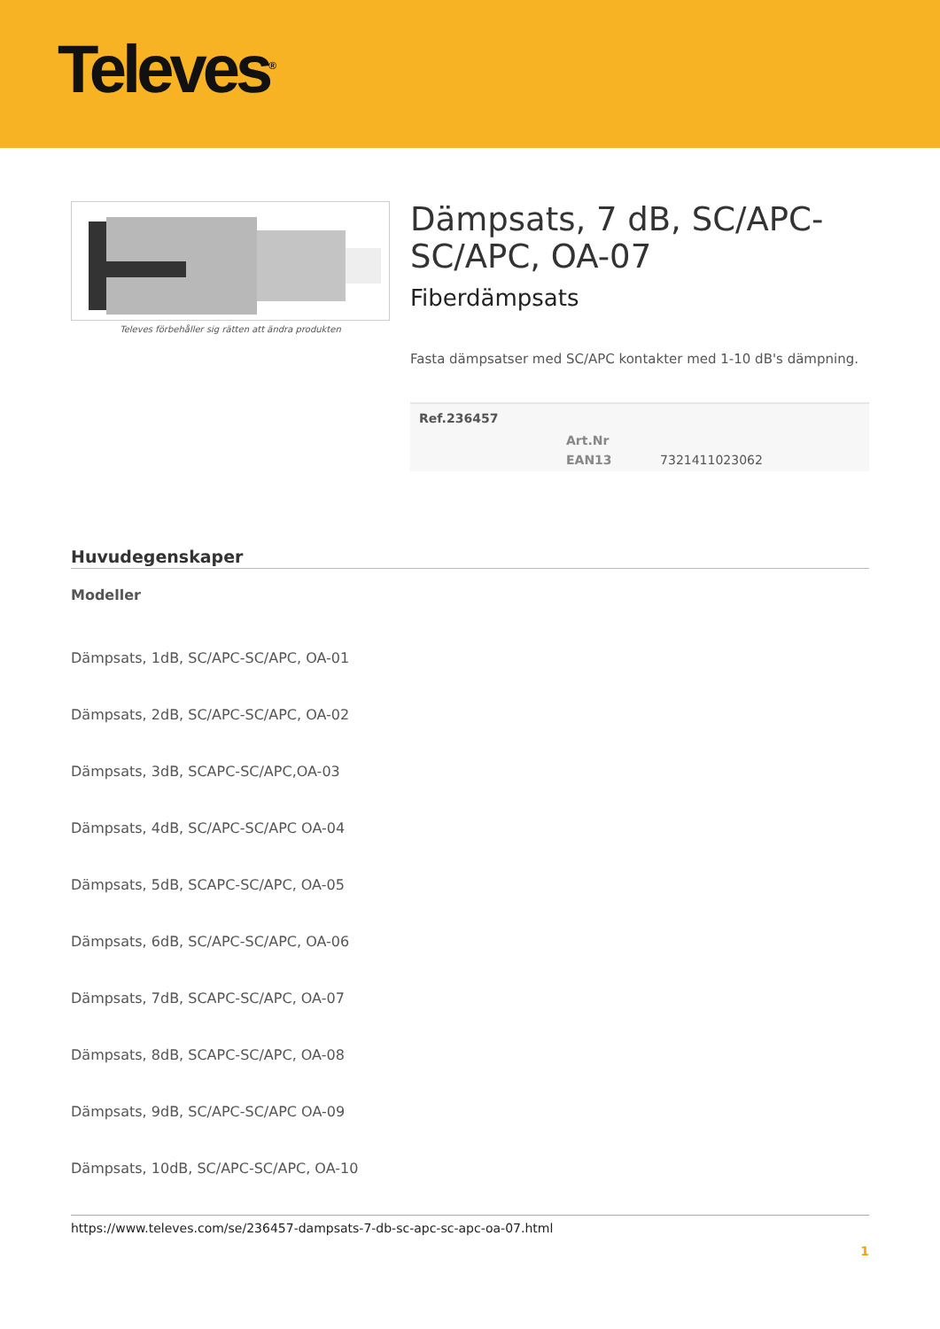Televes<sup>®</sup>
Televes förbehåller sig rätten att ändra produkten
Dämpsats, 7 dB, SC/APC-SC/APC, OA-07
Fiberdämpsats
Fasta dämpsatser med SC/APC kontakter med 1-10 dB's dämpning.
| Ref.236457 | | |
| --- | --- | --- |
| | Art.Nr | |
| | EAN13 | 7321411023062 |
Huvudegenskaper
Modeller
Dämpsats, 1dB, SC/APC-SC/APC, OA-01
Dämpsats, 2dB, SC/APC-SC/APC, OA-02
Dämpsats, 3dB, SCAPC-SC/APC,OA-03
Dämpsats, 4dB, SC/APC-SC/APC OA-04
Dämpsats, 5dB, SCAPC-SC/APC, OA-05
Dämpsats, 6dB, SC/APC-SC/APC, OA-06
Dämpsats, 7dB, SCAPC-SC/APC, OA-07
Dämpsats, 8dB, SCAPC-SC/APC, OA-08
Dämpsats, 9dB, SC/APC-SC/APC OA-09
Dämpsats, 10dB, SC/APC-SC/APC, OA-10
https://www.televes.com/se/236457-dampsats-7-db-sc-apc-sc-apc-oa-07.html
1